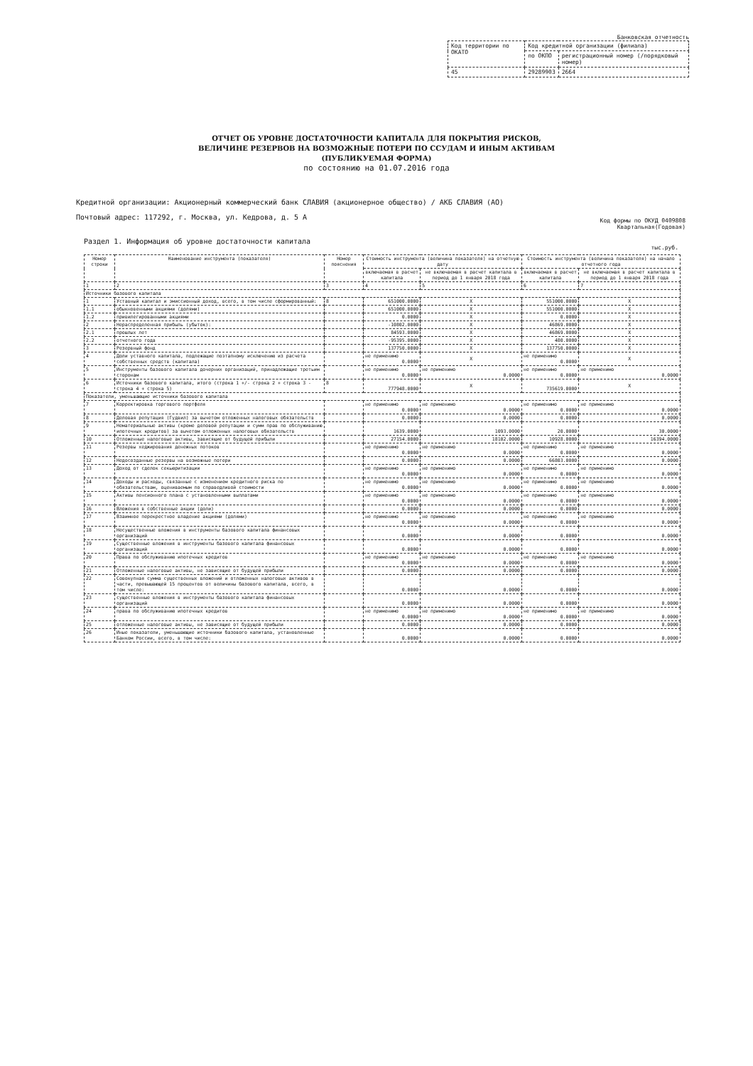Банковская отчетность
| Код территории по ОКАТО | Код кредитной организации (филиала) | |
| | по ОКПО | регистрационный номер (/порядковый номер) |
| 45 | 29289903 | 2664 |
ОТЧЕТ ОБ УРОВНЕ ДОСТАТОЧНОСТИ КАПИТАЛА ДЛЯ ПОКРЫТИЯ РИСКОВ,
ВЕЛИЧИНЕ РЕЗЕРВОВ НА ВОЗМОЖНЫЕ ПОТЕРИ ПО ССУДАМ И ИНЫМ АКТИВАМ
(ПУБЛИКУЕМАЯ ФОРМА)
по состоянию на 01.07.2016 года
Кредитной организации: Акционерный коммерческий банк СЛАВИЯ (акционерное общество) / АКБ СЛАВИЯ (АО)
Почтовый адрес: 117292, г. Москва, ул. Кедрова, д. 5 А
Код формы по ОКУД 0409808
Квартальная(Годовая)
Раздел 1. Информация об уровне достаточности капитала
тыс.руб.
| Номер строки | Наименование инструмента (показателя) | Номер пояснения | Стоимость инструмента (величина показателя) на отчетную дату | | Стоимость инструмента (величина показателя) на начало отчетного года | |
| --- | --- | --- | --- | --- | --- | --- |
| | | | включаемая в расчет капитала | не включаемая в расчет капитала в период до 1 января 2018 года | включаемая в расчет капитала | не включаемая в расчет капитала в период до 1 января 2018 года |
| 1 | 2 | 3 | 4 | 5 | 6 | 7 |
| Источники базового капитала | | | | | | |
| 1 | Уставный капитал и эмиссионный доход, всего, в том числе сформированный: | 8 | 651000.0000 | X | 551000.0000 | X |
| 1.1 | обыкновенными акциями (долями) | | 651000.0000 | X | 551000.0000 | X |
| 1.2 | привилегированными акциями | | 0.0000 | X | 0.0000 | X |
| 2 | Нераспределенная прибыль (убыток): | | -10802.0000 | X | 46869.0000 | X |
| 2.1 | прошлых лет | | 84593.0000 | X | 46869.0000 | X |
| 2.2 | отчетного года | | -95395.0000 | X | 480.0000 | X |
| 3 | Резервный фонд | | 137750.0000 | X | 137750.0000 | X |
| 4 | Доли уставного капитала, подлежащие поэтапному исключению из расчета собственных средств (капитала) | | не применимо 0.0000 | X | не применимо 0.0000 | X |
| 5 | Инструменты базового капитала дочерних организаций, принадлежащие третьим сторонам | | не применимо 0.0000 | не применимо 0.0000 | не применимо 0.0000 | не применимо 0.0000 |
| 6 | Источники базового капитала, итого (строка 1 +/- строка 2 + строка 3 - строка 4 + строка 5) | 8 | 777948.0000 | X | 735619.0000 | X |
| Показатели, уменьшающие источники базового капитала | | | | | | |
| 7 | Корректировка торгового портфеля | | не применимо 0.0000 | не применимо 0.0000 | не применимо 0.0000 | не применимо 0.0000 |
| 8 | Деловая репутация (Гудвил) за вычетом отложенных налоговых обязательств | | 0.0000 | 0.0000 | 0.0000 | 0.0000 |
| 9 | Нематериальные активы (кроме деловой репутации и сумм прав по обслуживанию ипотечных кредитов) за вычетом отложенных налоговых обязательств | | 1639.0000 | 1093.0000 | 20.0000 | 30.0000 |
| 10 | Отложенные налоговые активы, зависящие от будущей прибыли | | 27154.0000 | 18102.0000 | 10928.0000 | 16394.0000 |
| 11 | Резервы хеджирования денежных потоков | | не применимо 0.0000 | не применимо 0.0000 | не применимо 0.0000 | не применимо 0.0000 |
| 12 | Недосозданные резервы на возможные потери | | 0.0000 | 0.0000 | 66803.0000 | 0.0000 |
| 13 | Доход от сделок секьюритизации | | не применимо 0.0000 | не применимо 0.0000 | не применимо 0.0000 | не применимо 0.0000 |
| 14 | Доходы и расходы, связанные с изменением кредитного риска по обязательствам, оцениваемым по справедливой стоимости | | не применимо 0.0000 | не применимо 0.0000 | не применимо 0.0000 | не применимо 0.0000 |
| 15 | Активы пенсионного плана с установленными выплатами | | не применимо 0.0000 | не применимо 0.0000 | не применимо 0.0000 | не применимо 0.0000 |
| 16 | Вложения в собственные акции (доли) | | 0.0000 | 0.0000 | 0.0000 | 0.0000 |
| 17 | Взаимное перекрестное владение акциями (долями) | | не применимо 0.0000 | не применимо 0.0000 | не применимо 0.0000 | не применимо 0.0000 |
| 18 | Несущественные вложения в инструменты базового капитала финансовых организаций | | 0.0000 | 0.0000 | 0.0000 | 0.0000 |
| 19 | Существенные вложения в инструменты базового капитала финансовых организаций | | 0.0000 | 0.0000 | 0.0000 | 0.0000 |
| 20 | Права по обслуживанию ипотечных кредитов | | не применимо 0.0000 | не применимо 0.0000 | не применимо 0.0000 | не применимо 0.0000 |
| 21 | Отложенные налоговые активы, не зависящие от будущей прибыли | | 0.0000 | 0.0000 | 0.0000 | 0.0000 |
| 22 | Совокупная сумма существенных вложений и отложенных налоговых активов в части, превышающей 15 процентов от величины базового капитала, всего, в том числе: | | 0.0000 | 0.0000 | 0.0000 | 0.0000 |
| 23 | существенные вложения в инструменты базового капитала финансовых организаций | | 0.0000 | 0.0000 | 0.0000 | 0.0000 |
| 24 | права по обслуживанию ипотечных кредитов | | не применимо 0.0000 | не применимо 0.0000 | не применимо 0.0000 | не применимо 0.0000 |
| 25 | отложенные налоговые активы, не зависящие от будущей прибыли | | 0.0000 | 0.0000 | 0.0000 | 0.0000 |
| 26 | Иные показатели, уменьшающие источники базового капитала, установленные Банком России, всего, в том числе: | | 0.0000 | 0.0000 | 0.0000 | 0.0000 |